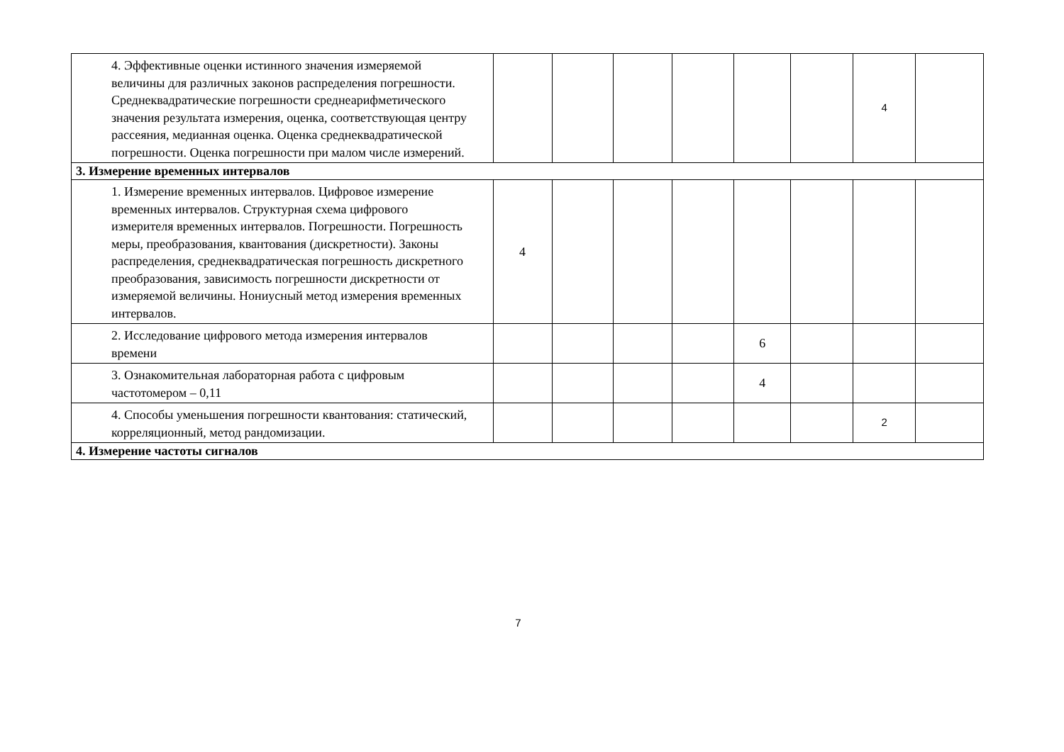| 4. Эффективные оценки истинного значения измеряемой величины для различных законов распределения погрешности. Среднеквадратические погрешности среднеарифметического значения результата измерения, оценка, соответствующая центру рассеяния, медианная оценка. Оценка среднеквадратической погрешности. Оценка погрешности при малом числе измерений. | | | | | | | 4 | |
| 3. Измерение временных интервалов | | | | | | | | |
| 1. Измерение временных интервалов. Цифровое измерение временных интервалов. Структурная схема цифрового измерителя временных интервалов. Погрешности. Погрешность меры, преобразования, квантования (дискретности). Законы распределения, среднеквадратическая погрешность дискретного преобразования, зависимость погрешности дискретности от измеряемой величины. Нониусный метод измерения временных интервалов. | 4 | | | | | | | |
| 2. Исследование цифрового метода измерения интервалов времени | | | | | 6 | | | |
| 3. Ознакомительная лабораторная работа с цифровым частотомером – 0,11 | | | | | 4 | | | |
| 4. Способы уменьшения погрешности квантования: статический, корреляционный, метод рандомизации. | | | | | | | 2 | |
| 4. Измерение частоты сигналов | | | | | | | | |
7